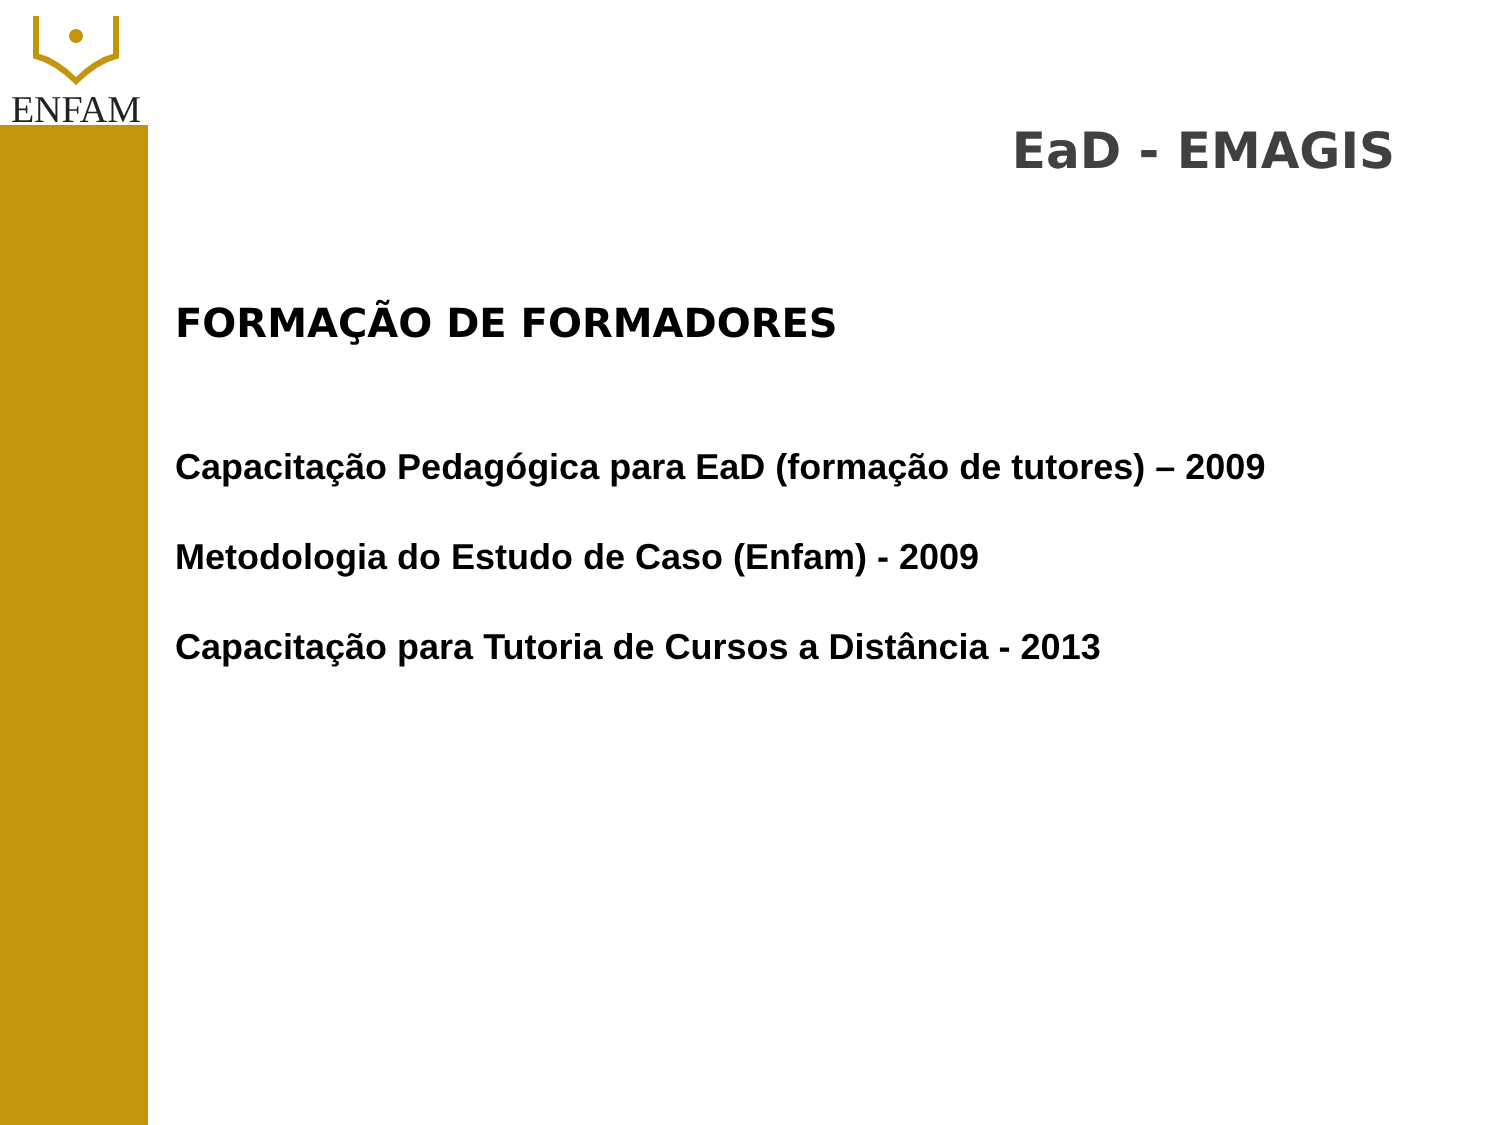ENFAM
EaD - EMAGIS
FORMAÇÃO DE FORMADORES
Capacitação Pedagógica para EaD (formação de tutores) – 2009
Metodologia do Estudo de Caso (Enfam) - 2009
Capacitação para Tutoria de Cursos a Distância - 2013